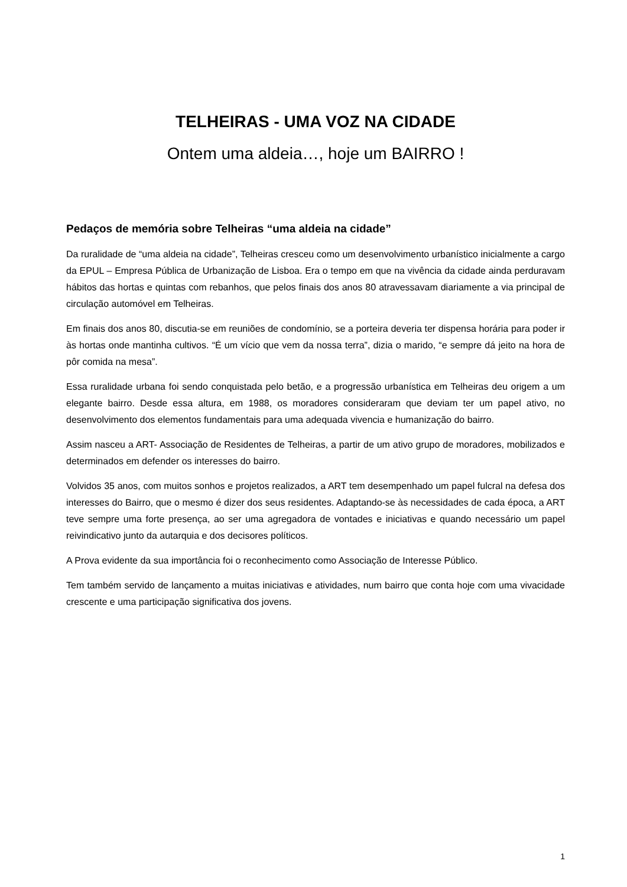TELHEIRAS - UMA VOZ NA CIDADE
Ontem uma aldeia…, hoje um BAIRRO !
Pedaços de memória sobre Telheiras “uma aldeia na cidade”
Da ruralidade de “uma aldeia na cidade”, Telheiras cresceu como um desenvolvimento urbanístico inicialmente a cargo da EPUL – Empresa Pública de Urbanização de Lisboa. Era o tempo em que na vivência da cidade ainda perduravam hábitos das hortas e quintas com rebanhos, que pelos finais dos anos 80 atravessavam diariamente a via principal de circulação automóvel em Telheiras.
Em finais dos anos 80, discutia-se em reuniões de condomínio, se a porteira deveria ter dispensa horária para poder ir às hortas onde mantinha cultivos. “É um vício que vem da nossa terra”, dizia o marido, “e sempre dá jeito na hora de pôr comida na mesa”.
Essa ruralidade urbana foi sendo conquistada pelo betão, e a progressão urbanística em Telheiras deu origem a um elegante bairro. Desde essa altura, em 1988, os moradores consideraram que deviam ter um papel ativo, no desenvolvimento dos elementos fundamentais para uma adequada vivencia e humanização do bairro.
Assim nasceu a ART- Associação de Residentes de Telheiras, a partir de um ativo grupo de moradores, mobilizados e determinados em defender os interesses do bairro.
Volvidos 35 anos, com muitos sonhos e projetos realizados, a ART tem desempenhado um papel fulcral na defesa dos interesses do Bairro, que o mesmo é dizer dos seus residentes. Adaptando-se às necessidades de cada época, a ART teve sempre uma forte presença, ao ser uma agregadora de vontades e iniciativas e quando necessário um papel reivindicativo junto da autarquia e dos decisores políticos.
A Prova evidente da sua importância foi o reconhecimento como Associação de Interesse Público.
Tem também servido de lançamento a muitas iniciativas e atividades, num bairro que conta hoje com uma vivacidade crescente e uma participação significativa dos jovens.
1